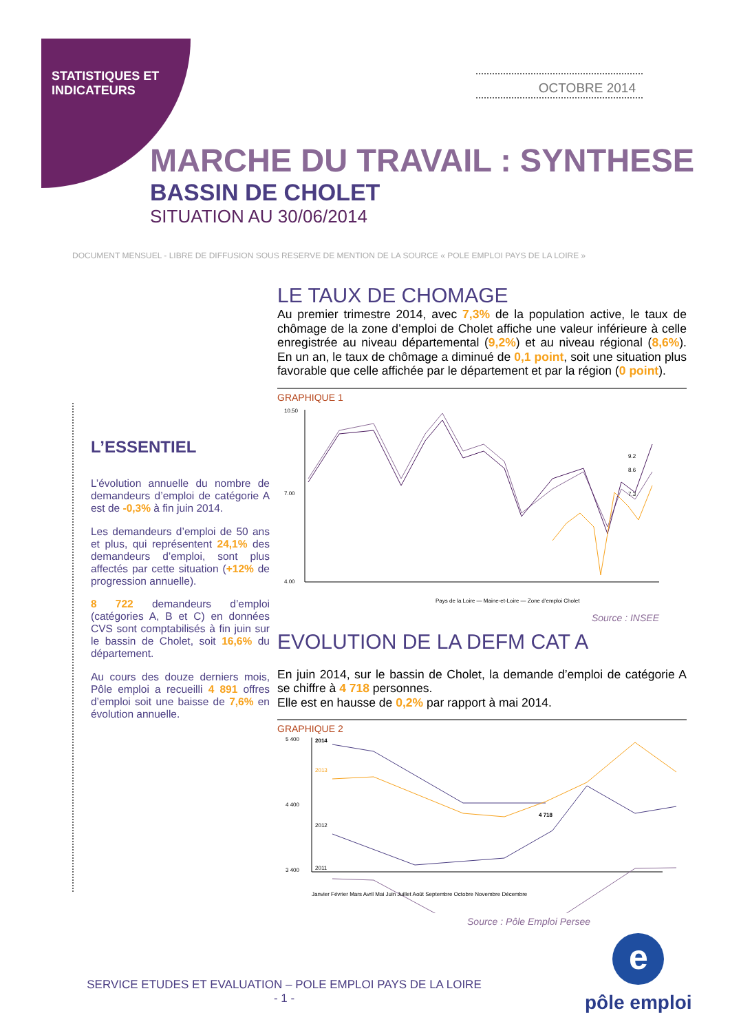STATISTIQUES ET
INDICATEURS
OCTOBRE 2014
MARCHE DU TRAVAIL : SYNTHESE
BASSIN DE CHOLET
SITUATION AU 30/06/2014
DOCUMENT MENSUEL - LIBRE DE DIFFUSION SOUS RESERVE DE MENTION DE LA SOURCE « POLE EMPLOI PAYS DE LA LOIRE »
L’ESSENTIEL
L’évolution annuelle du nombre de demandeurs d’emploi de catégorie A est de -0,3% à fin juin 2014.
Les demandeurs d’emploi de 50 ans et plus, qui représentent 24,1% des demandeurs d’emploi, sont plus affectés par cette situation (+12% de progression annuelle).
8 722 demandeurs d’emploi (catégories A, B et C) en données CVS sont comptabilisés à fin juin sur le bassin de Cholet, soit 16,6% du département.
Au cours des douze derniers mois, Pôle emploi a recueilli 4 891 offres d’emploi soit une baisse de 7,6% en évolution annuelle.
LE TAUX DE CHOMAGE
Au premier trimestre 2014, avec 7,3% de la population active, le taux de chômage de la zone d’emploi de Cholet affiche une valeur inférieure à celle enregistrée au niveau départemental (9,2%) et au niveau régional (8,6%). En un an, le taux de chômage a diminué de 0,1 point, soit une situation plus favorable que celle affichée par le département et par la région (0 point).
GRAPHIQUE 1
10.50
7.00
4.00
9.2
8.6
7.3
Pays de la Loire — Maine-et-Loire — Zone d’emploi Cholet
Source : INSEE
EVOLUTION DE LA DEFM CAT A
En juin 2014, sur le bassin de Cholet, la demande d’emploi de catégorie A se chiffre à 4 718 personnes.
Elle est en hausse de 0,2% par rapport à mai 2014.
GRAPHIQUE 2
5 400
4 400
3 400
2014
2013
2012
2011
4 718
Janvier Février Mars Avril Mai Juin Juillet Août Septembre Octobre Novembre Décembre
Source : Pôle Emploi Persee
SERVICE ETUDES ET EVALUATION – POLE EMPLOI PAYS DE LA LOIRE
- 1 -
e
pôle emploi